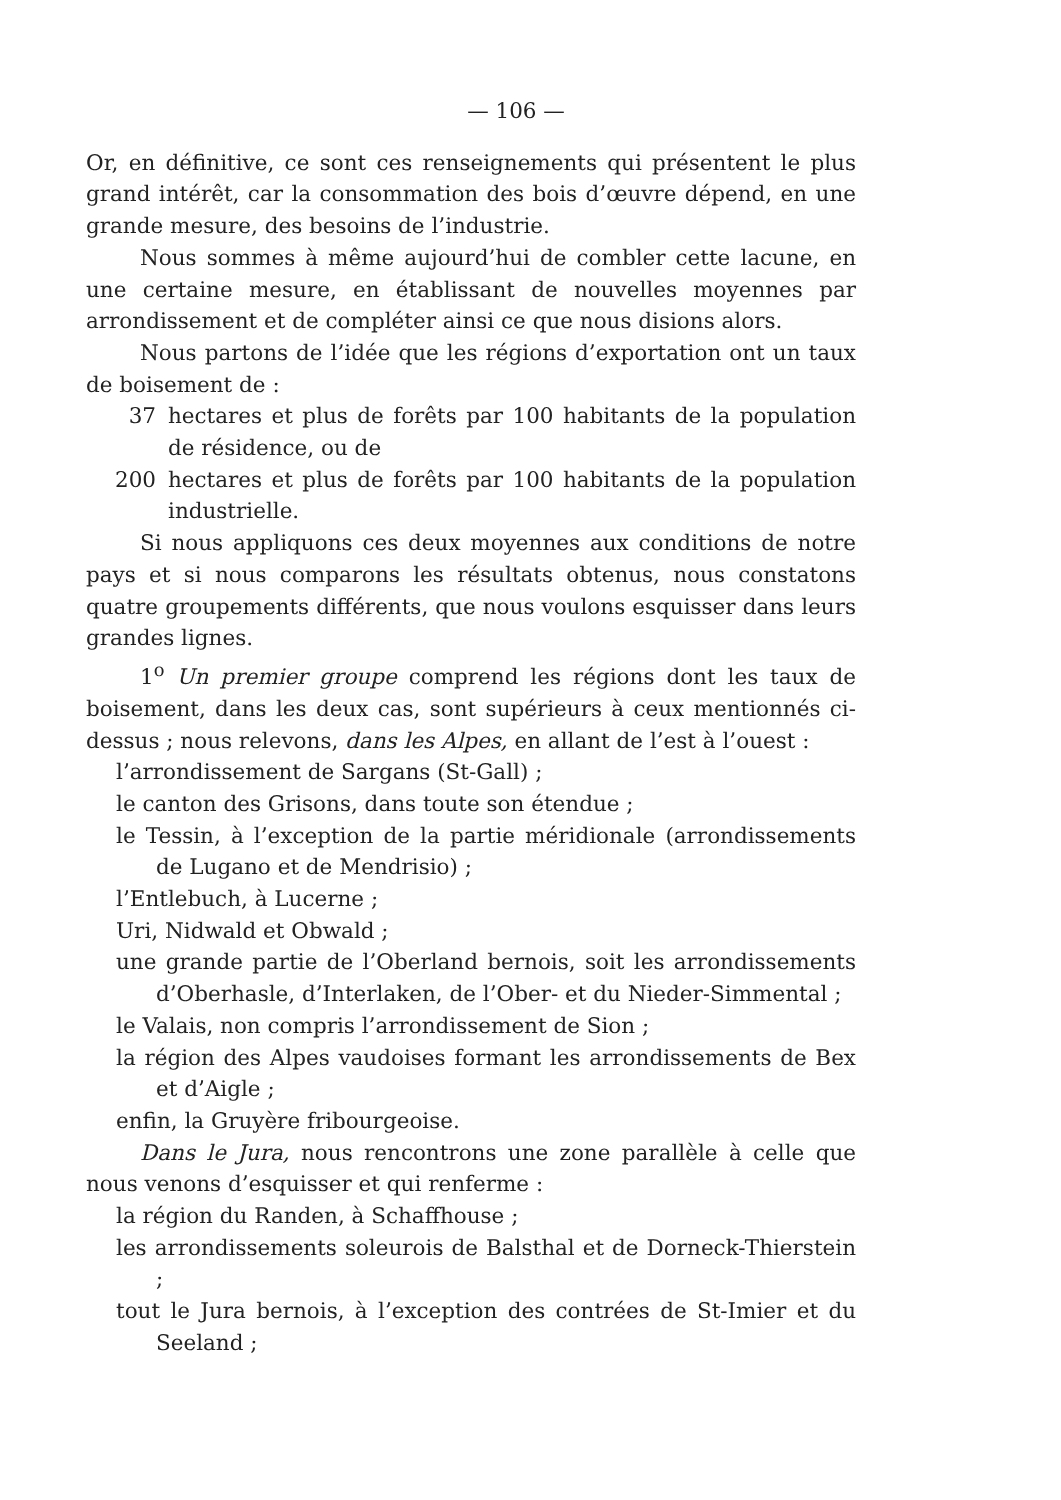— 106 —
Or, en définitive, ce sont ces renseignements qui présentent le plus grand intérêt, car la consommation des bois d’œuvre dépend, en une grande mesure, des besoins de l’industrie.
Nous sommes à même aujourd’hui de combler cette lacune, en une certaine mesure, en établissant de nouvelles moyennes par arrondissement et de compléter ainsi ce que nous disions alors.
Nous partons de l’idée que les régions d’exportation ont un taux de boisement de :
37 hectares et plus de forêts par 100 habitants de la population de résidence, ou de
200 hectares et plus de forêts par 100 habitants de la population industrielle.
Si nous appliquons ces deux moyennes aux conditions de notre pays et si nous comparons les résultats obtenus, nous constatons quatre groupements différents, que nous voulons esquisser dans leurs grandes lignes.
1<sup>o</sup> Un premier groupe comprend les régions dont les taux de boisement, dans les deux cas, sont supérieurs à ceux mentionnés ci-dessus ; nous relevons, dans les Alpes, en allant de l’est à l’ouest :
l’arrondissement de Sargans (St-Gall) ;
le canton des Grisons, dans toute son étendue ;
le Tessin, à l’exception de la partie méridionale (arrondissements de Lugano et de Mendrisio) ;
l’Entlebuch, à Lucerne ;
Uri, Nidwald et Obwald ;
une grande partie de l’Oberland bernois, soit les arrondissements d’Oberhasle, d’Interlaken, de l’Ober- et du Nieder-Simmental ;
le Valais, non compris l’arrondissement de Sion ;
la région des Alpes vaudoises formant les arrondissements de Bex et d’Aigle ;
enfin, la Gruyère fribourgeoise.
Dans le Jura, nous rencontrons une zone parallèle à celle que nous venons d’esquisser et qui renferme :
la région du Randen, à Schaffhouse ;
les arrondissements soleurois de Balsthal et de Dorneck-Thierstein ;
tout le Jura bernois, à l’exception des contrées de St-Imier et du Seeland ;